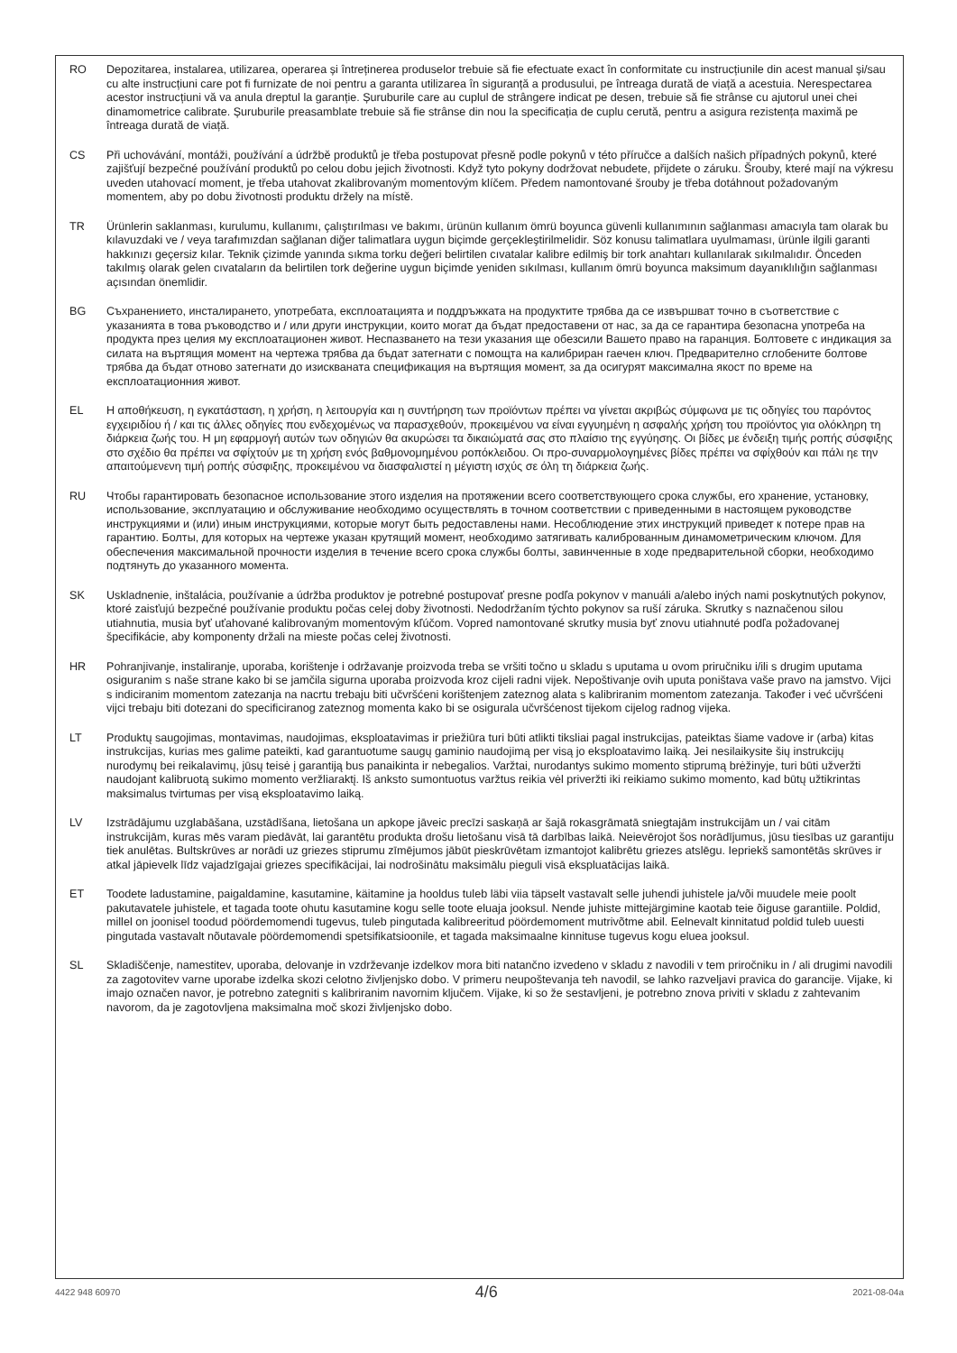RO Depozitarea, instalarea, utilizarea, operarea și întreținerea produselor trebuie să fie efectuate exact în conformitate cu instrucțiunile din acest manual și/sau cu alte instrucțiuni care pot fi furnizate de noi pentru a garanta utilizarea în siguranță a produsului, pe întreaga durată de viață a acestuia. Nerespectarea acestor instrucțiuni vă va anula dreptul la garanție. Șuruburile care au cuplul de strângere indicat pe desen, trebuie să fie strânse cu ajutorul unei chei dinamometrice calibrate. Șuruburile preasamblate trebuie să fie strânse din nou la specificația de cuplu cerută, pentru a asigura rezistența maximă pe întreaga durată de viață.
CS Při uchovávání, montáži, používání a údržbě produktů je třeba postupovat přesně podle pokynů v této příručce a dalších našich případných pokynů, které zajišťují bezpečné používání produktů po celou dobu jejich životnosti. Když tyto pokyny dodržovat nebudete, přijdete o záruku. Šrouby, které mají na výkresu uveden utahovací moment, je třeba utahovat zkalibrovaným momentovým klíčem. Předem namontované šrouby je třeba dotáhnout požadovaným momentem, aby po dobu životnosti produktu držely na místě.
TR Ürünlerin saklanması, kurulumu, kullanımı, çalıştırılması ve bakımı, ürünün kullanım ömrü boyunca güvenli kullanımının sağlanması amacıyla tam olarak bu kılavuzdaki ve / veya tarafımızdan sağlanan diğer talimatlara uygun biçimde gerçekleştirilmelidir. Söz konusu talimatlara uyulmaması, ürünle ilgili garanti hakkınızı geçersiz kılar. Teknik çizimde yanında sıkma torku değeri belirtilen cıvatalar kalibre edilmiş bir tork anahtarı kullanılarak sıkılmalıdır. Önceden takılmış olarak gelen cıvataların da belirtilen tork değerine uygun biçimde yeniden sıkılması, kullanım ömrü boyunca maksimum dayanıklılığın sağlanması açısından önemlidir.
BG Съхранението, инсталирането, употребата, експлоатацията и поддръжката на продуктите трябва да се извършват точно в съответствие с указанията в това ръководство и / или други инструкции, които могат да бъдат предоставени от нас, за да се гарантира безопасна употреба на продукта през целия му експлоатационен живот. Неспазването на тези указания ще обезсили Вашето право на гаранция. Болтовете с индикация за силата на въртящия момент на чертежа трябва да бъдат затегнати с помощта на калибриран гаечен ключ. Предварително сглобените болтове трябва да бъдат отново затегнати до изискваната спецификация на въртящия момент, за да осигурят максимална якост по време на експлоатационния живот.
EL Η αποθήκευση, η εγκατάσταση, η χρήση, η λειτουργία και η συντήρηση των προϊόντων πρέπει να γίνεται ακριβώς σύμφωνα με τις οδηγίες του παρόντος εγχειριδίου ή / και τις άλλες οδηγίες που ενδεχομένως να παρασχεθούν, προκειμένου να είναι εγγυημένη η ασφαλής χρήση του προϊόντος για ολόκληρη τη διάρκεια ζωής του. Η μη εφαρμογή αυτών των οδηγιών θα ακυρώσει τα δικαιώματά σας στο πλαίσιο της εγγύησης. Οι βίδες με ένδειξη τιμής ροπής σύσφιξης στο σχέδιο θα πρέπει να σφίχτούν με τη χρήση ενός βαθμονομημένου ροπόκλειδου. Οι προ-συναρμολογημένες βίδες πρέπει να σφίχθούν και πάλι ηε την απαιτούμενενη τιμή ροπής σύσφιξης, προκειμένου να διασφαλιστεί η μέγιστη ισχύς σε όλη τη διάρκεια ζωής.
RU Чтобы гарантировать безопасное использование этого изделия на протяжении всего соответствующего срока службы, его хранение, установку, использование, эксплуатацию и обслуживание необходимо осуществлять в точном соответствии с приведенными в настоящем руководстве инструкциями и (или) иным инструкциями, которые могут быть редоставлены нами. Несоблюдение этих инструкций приведет к потере прав на гарантию. Болты, для которых на чертеже указан крутящий момент, необходимо затягивать калиброванным динамометрическим ключом. Для обеспечения максимальной прочности изделия в течение всего срока службы болты, завинченные в ходе предварительной сборки, необходимо подтянуть до указанного момента.
SK Uskladnenie, inštalácia, používanie a údržba produktov je potrebné postupovať presne podľa pokynov v manuáli a/alebo iných nami poskytnutých pokynov, ktoré zaisťujú bezpečné používanie produktu počas celej doby životnosti. Nedodržaním týchto pokynov sa ruší záruka. Skrutky s naznačenou silou utiahnutia, musia byť uťahované kalibrovaným momentovým kľúčom. Vopred namontované skrutky musia byť znovu utiahnuté podľa požadovanej špecifikácie, aby komponenty držali na mieste počas celej životnosti.
HR Pohranjivanje, instaliranje, uporaba, korištenje i održavanje proizvoda treba se vršiti točno u skladu s uputama u ovom priručniku i/ili s drugim uputama osiguranim s naše strane kako bi se jamčila sigurna uporaba proizvoda kroz cijeli radni vijek. Nepoštivanje ovih uputa poništava vaše pravo na jamstvo. Vijci s indiciranim momentom zatezanja na nacrtu trebaju biti učvršćeni korištenjem zateznog alata s kalibriranim momentom zatezanja. Također i već učvršćeni vijci trebaju biti dotezani do specificiranog zateznog momenta kako bi se osigurala učvršćenost tijekom cijelog radnog vijeka.
LT Produktų saugojimas, montavimas, naudojimas, eksploatavimas ir priežiūra turi būti atlikti tiksliai pagal instrukcijas, pateiktas šiame vadove ir (arba) kitas instrukcijas, kurias mes galime pateikti, kad garantuotume saugų gaminio naudojimą per visą jo eksploatavimo laiką. Jei nesilaikysite šių instrukcijų nurodymų bei reikalavimų, jūsų teisė į garantiją bus panaikinta ir nebegalios. Varžtai, nurodantys sukimo momento stiprumą brėžinyje, turi būti užveržti naudojant kalibruotą sukimo momento veržliaraktį. Iš anksto sumontuotus varžtus reikia vėl priveržti iki reikiamo sukimo momento, kad būtų užtikrintas maksimalus tvirtumas per visą eksploatavimo laiką.
LV Izstrādājumu uzglabāšana, uzstādīšana, lietošana un apkope jāveic precīzi saskaņā ar šajā rokasgrāmatā sniegtajām instrukcijām un / vai citām instrukcijām, kuras mēs varam piedāvāt, lai garantētu produkta drošu lietošanu visā tā darbības laikā. Neievērojot šos norādījumus, jūsu tiesības uz garantiju tiek anulētas. Bultskrūves ar norādi uz griezes stiprumu zīmējumos jābūt pieskrūvētam izmantojot kalibrētu griezes atslēgu. Iepriekš samontētās skrūves ir atkal jāpievelk līdz vajadzīgajai griezes specifikācijai, lai nodrošinātu maksimālu pieguli visā ekspluatācijas laikā.
ET Toodete ladustamine, paigaldamine, kasutamine, käitamine ja hooldus tuleb läbi viia täpselt vastavalt selle juhendi juhistele ja/või muudele meie poolt pakutavatele juhistele, et tagada toote ohutu kasutamine kogu selle toote eluaja jooksul. Nende juhiste mittejärgimine kaotab teie õiguse garantiile. Poldid, millel on joonisel toodud pöördemomendi tugevus, tuleb pingutada kalibreeritud pöördemoment mutrivõtme abil. Eelnevalt kinnitatud poldid tuleb uuesti pingutada vastavalt nõutavale pöördemomendi spetsifikatsioonile, et tagada maksimaalne kinnituse tugevus kogu eluea jooksul.
SL Skladiščenje, namestitev, uporaba, delovanje in vzdrževanje izdelkov mora biti natančno izvedeno v skladu z navodili v tem priročniku in / ali drugimi navodili za zagotovitev varne uporabe izdelka skozi celotno življenjsko dobo. V primeru neupoštevanja teh navodil, se lahko razveljavi pravica do garancije. Vijake, ki imajo označen navor, je potrebno zategniti s kalibriranim navornim ključem. Vijake, ki so že sestavljeni, je potrebno znova priviti v skladu z zahtevanim navorom, da je zagotovljena maksimalna moč skozi življenjsko dobo.
4422 948 60970 4/6 2021-08-04a